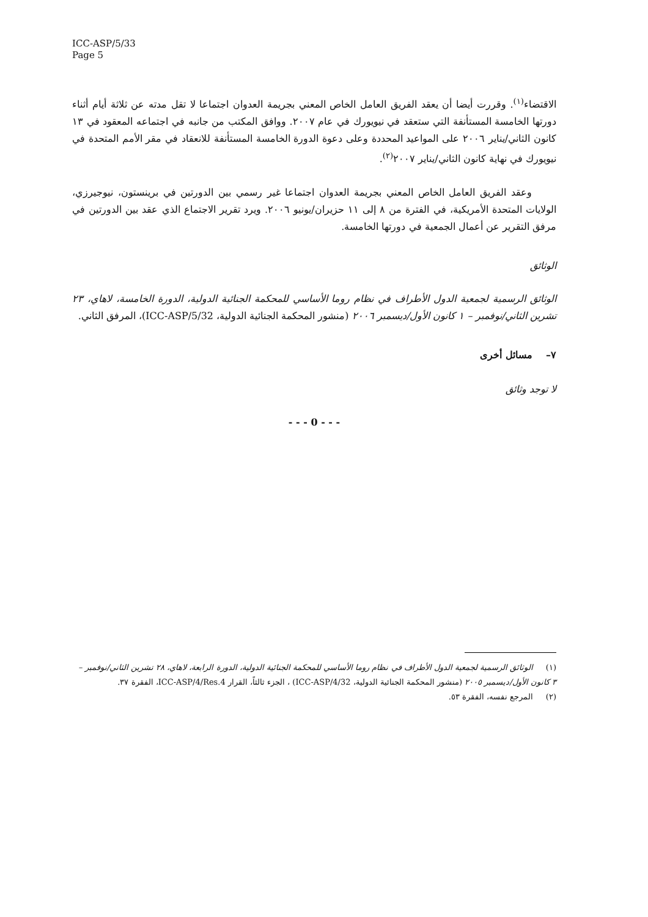ICC-ASP/5/33
Page 5
الاقتضاء<sup>(١)</sup>. وقررت أيضا أن يعقد الفريق العامل الخاص المعني بجريمة العدوان اجتماعا لا تقل مدته عن ثلاثة أيام أثناء دورتها الخامسة المستأنفة التي ستعقد في نيويورك في عام ٢٠٠٧. ووافق المكتب من جانبه في اجتماعه المعقود في ١٣ كانون الثاني/يناير ٢٠٠٦ على المواعيد المحددة وعلى دعوة الدورة الخامسة المستأنفة للانعقاد في مقر الأمم المتحدة في نيويورك في نهاية كانون الثاني/يناير ٢٠٠٧<sup>(٢)</sup>.
وعقد الفريق العامل الخاص المعني بجريمة العدوان اجتماعا غير رسمي بين الدورتين في برينستون، نيوجيرزي، الولايات المتحدة الأمريكية، في الفترة من ٨ إلى ١١ حزيران/يونيو ٢٠٠٦. ويرد تقرير الاجتماع الذي عقد بين الدورتين في مرفق التقرير عن أعمال الجمعية في دورتها الخامسة.
الوثائق
الوثائق الرسمية لجمعية الدول الأطراف في نظام روما الأساسي للمحكمة الجنائية الدولية، الدورة الخامسة، لاهاي، ٢٣ تشرين الثاني/نوفمبر – ١ كانون الأول/ديسمبر ٢٠٠٦ (منشور المحكمة الجنائية الدولية، ICC-ASP/5/32)، المرفق الثاني.
٧– مسائل أخرى
لا توجد وثائق
- - - 0 - - -
(١) الوثائق الرسمية لجمعية الدول الأطراف في نظام روما الأساسي للمحكمة الجنائية الدولية، الدورة الرابعة، لاهاي، ٢٨ تشرين الثاني/نوفمبر – ٣ كانون الأول/ديسمبر ٢٠٠٥ (منشور المحكمة الجنائية الدولية، ICC-ASP/4/32) ، الجزء ثالثاً، القرار ICC-ASP/4/Res.4، الفقرة ٣٧.
(٢) المرجع نفسه، الفقرة ٥٣.